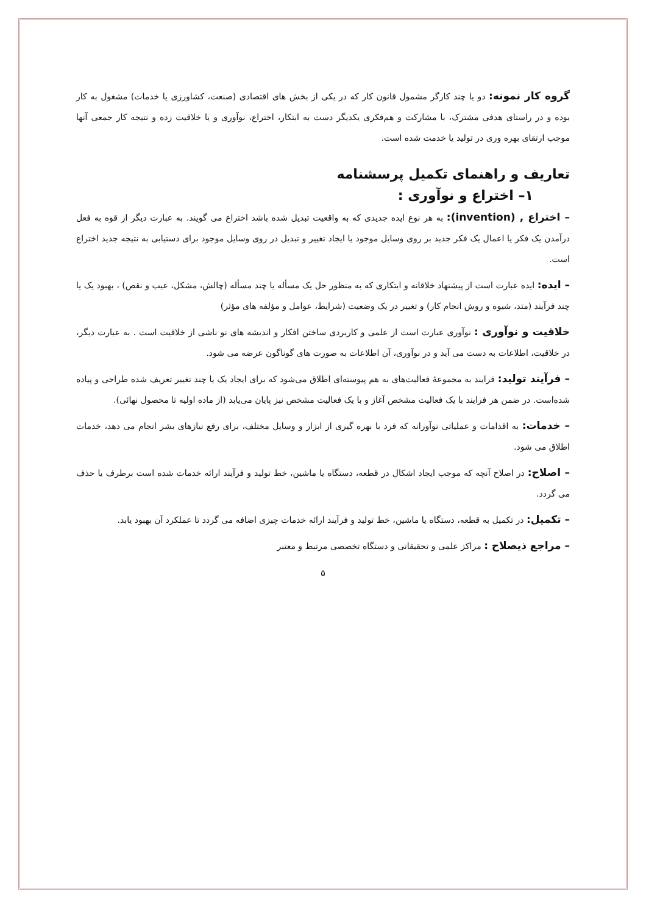گروه کار نمونه: دو یا چند کارگر مشمول قانون کار که در یکی از بخش های اقتصادی (صنعت، کشاورزی یا خدمات) مشغول به کار بوده و در راستای هدفی مشترک، با مشارکت و هم‌فکری یکدیگر دست به ابتکار، اختراع، نوآوری و یا خلاقیت زده و نتیجه کار جمعی آنها موجب ارتقای بهره وری در تولید یا خدمت شده است.
تعاریف و راهنمای تکمیل پرسشنامه
۱– اختراع و نوآوری :
– اختراع , (invention): به هر نوع ایده جدیدی که به واقعیت تبدیل شده باشد اختراع می گویند. به عبارت دیگر از قوه به فعل درآمدن یک فکر یا اعمال یک فکر جدید بر روی وسایل موجود یا ایجاد تغییر و تبدیل در روی وسایل موجود برای دستیابی به نتیجه جدید اختراع است.
– ایده: ایده عبارت است از پیشنهاد خلاقانه و ابتکاری که به منظور حل یک مسأله یا چند مسأله (چالش، مشکل، عیب و نقص) ، بهبود یک یا چند فرآیند (متد، شیوه و روش انجام کار) و تغییر در یک وضعیت (شرایط، عوامل و مؤلفه های مؤثر)
خلاقیت و نوآوری : نوآوری عبارت است از علمی و کاربردی ساختن افکار و اندیشه های نو ناشی از خلاقیت است . به عبارت دیگر، در خلاقیت، اطلاعات به دست می آید و در نوآوری، آن اطلاعات به صورت های گوناگون عرضه می شود.
– فرآیند تولید: فرایند به مجموعه‌ٔ فعالیت‌های به هم پیوسته‌ای اطلاق می‌شود که برای ایجاد یک یا چند تغییر تعریف شده طراحی و پیاده شده‌است. در ضمن هر فرایند با یک فعالیت مشخص آغاز و با یک فعالیت مشخص نیز پایان می‌یابد (از ماده اولیه تا محصول نهائی).
– خدمات: به اقدامات و عملیاتی نوآورانه که فرد با بهره گیری از ابزار و وسایل مختلف، برای رفع نیازهای بشر انجام می دهد، خدمات اطلاق می شود.
– اصلاح: در اصلاح آنچه که موجب ایجاد اشکال در قطعه، دستگاه یا ماشین، خط تولید و فرآیند ارائه خدمات شده است برطرف یا حذف می گردد.
– تکمیل: در تکمیل به قطعه، دستگاه یا ماشین، خط تولید و فرآیند ارائه خدمات چیزی اضافه می گردد تا عملکرد آن بهبود یابد.
– مراجع ذیصلاح : مراکز علمی و تحقیقاتی و دستگاه تخصصی مرتبط و معتبر
۵